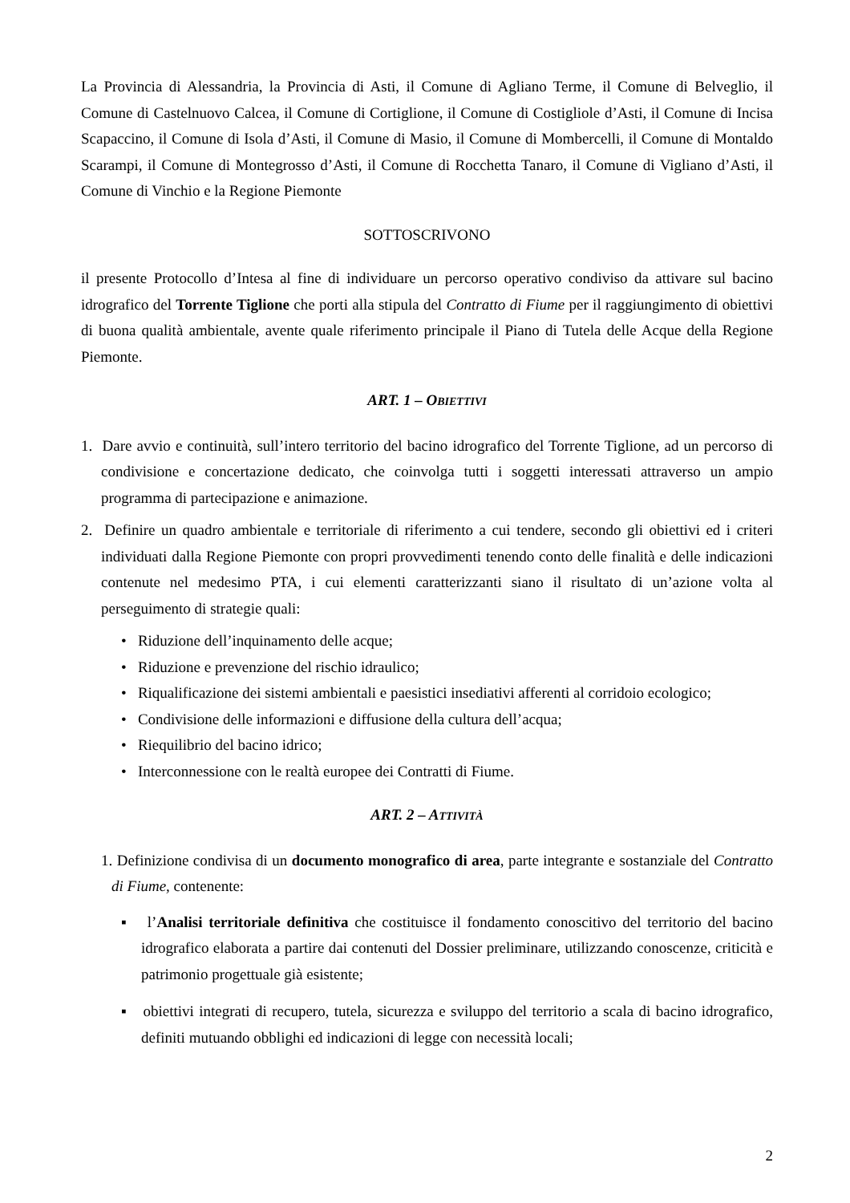La Provincia di Alessandria, la Provincia di Asti, il Comune di Agliano Terme, il Comune di Belveglio, il Comune di Castelnuovo Calcea, il Comune di Cortiglione, il Comune di Costigliole d’Asti, il Comune di Incisa Scapaccino, il Comune di Isola d’Asti, il Comune di Masio, il Comune di Mombercelli, il Comune di Montaldo Scarampi, il Comune di Montegrosso d’Asti, il Comune di Rocchetta Tanaro, il Comune di Vigliano d’Asti, il Comune di Vinchio e la Regione Piemonte
SOTTOSCRIVONO
il presente Protocollo d’Intesa al fine di individuare un percorso operativo condiviso da attivare sul bacino idrografico del Torrente Tiglione che porti alla stipula del Contratto di Fiume per il raggiungimento di obiettivi di buona qualità ambientale, avente quale riferimento principale il Piano di Tutela delle Acque della Regione Piemonte.
ART. 1 – OBIETTIVI
1. Dare avvio e continuità, sull’intero territorio del bacino idrografico del Torrente Tiglione, ad un percorso di condivisione e concertazione dedicato, che coinvolga tutti i soggetti interessati attraverso un ampio programma di partecipazione e animazione.
2. Definire un quadro ambientale e territoriale di riferimento a cui tendere, secondo gli obiettivi ed i criteri individuati dalla Regione Piemonte con propri provvedimenti tenendo conto delle finalità e delle indicazioni contenute nel medesimo PTA, i cui elementi caratterizzanti siano il risultato di un’azione volta al perseguimento di strategie quali:
• Riduzione dell’inquinamento delle acque;
• Riduzione e prevenzione del rischio idraulico;
• Riqualificazione dei sistemi ambientali e paesistici insediativi afferenti al corridoio ecologico;
• Condivisione delle informazioni e diffusione della cultura dell’acqua;
• Riequilibrio del bacino idrico;
• Interconnessione con le realtà europee dei Contratti di Fiume.
ART. 2 – ATTIVITÀ
1. Definizione condivisa di un documento monografico di area, parte integrante e sostanziale del Contratto di Fiume, contenente:
▪ l’Analisi territoriale definitiva che costituisce il fondamento conoscitivo del territorio del bacino idrografico elaborata a partire dai contenuti del Dossier preliminare, utilizzando conoscenze, criticità e patrimonio progettuale già esistente;
▪ obiettivi integrati di recupero, tutela, sicurezza e sviluppo del territorio a scala di bacino idrografico, definiti mutuando obblighi ed indicazioni di legge con necessità locali;
2